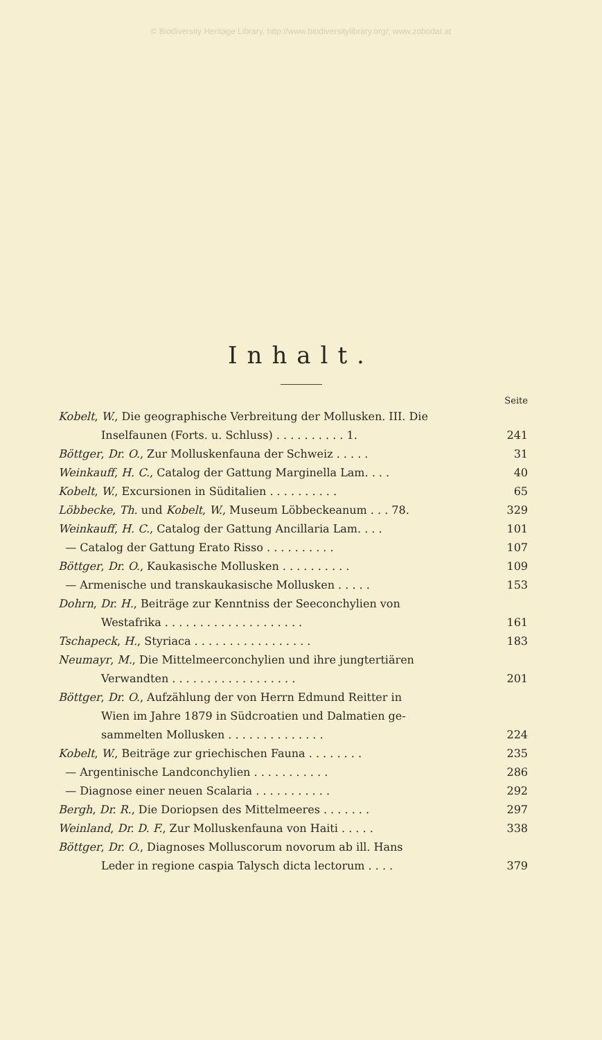© Biodiversity Heritage Library, http://www.biodiversitylibrary.org/; www.zobodat.at
Inhalt.
Seite
Kobelt, W., Die geographische Verbreitung der Mollusken. III. Die
Inselfaunen (Forts. u. Schluss) . . . . . . . . . . 1.
241
Böttger, Dr. O., Zur Molluskenfauna der Schweiz . . . . .
31
Weinkauff, H. C., Catalog der Gattung Marginella Lam. . . .
40
Kobelt, W., Excursionen in Süditalien . . . . . . . . . .
65
Löbbecke, Th. und Kobelt, W., Museum Löbbeckeanum . . . 78.
329
Weinkauff, H. C., Catalog der Gattung Ancillaria Lam. . . .
101
— Catalog der Gattung Erato Risso . . . . . . . . . .
107
Böttger, Dr. O., Kaukasische Mollusken . . . . . . . . . .
109
— Armenische und transkaukasische Mollusken . . . . .
153
Dohrn, Dr. H., Beiträge zur Kenntniss der Seeconchylien von
Westafrika . . . . . . . . . . . . . . . . . . . .
161
Tschapeck, H., Styriaca . . . . . . . . . . . . . . . . .
183
Neumayr, M., Die Mittelmeerconchylien und ihre jungtertiären
Verwandten . . . . . . . . . . . . . . . . . .
201
Böttger, Dr. O., Aufzählung der von Herrn Edmund Reitter in
Wien im Jahre 1879 in Südcroatien und Dalmatien ge-
sammelten Mollusken . . . . . . . . . . . . . .
224
Kobelt, W., Beiträge zur griechischen Fauna . . . . . . . .
235
— Argentinische Landconchylien . . . . . . . . . . .
286
— Diagnose einer neuen Scalaria . . . . . . . . . . .
292
Bergh, Dr. R., Die Doriopsen des Mittelmeeres . . . . . . .
297
Weinland, Dr. D. F., Zur Molluskenfauna von Haiti . . . . .
338
Böttger, Dr. O., Diagnoses Molluscorum novorum ab ill. Hans
Leder in regione caspia Talysch dicta lectorum . . . .
379